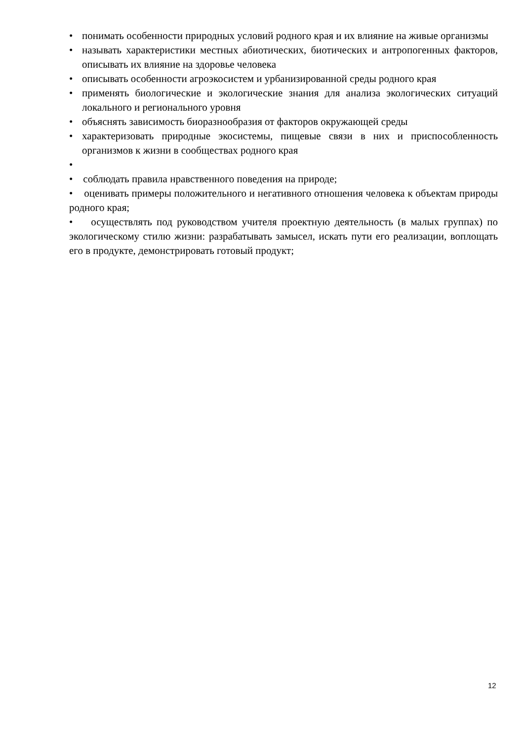• понимать особенности природных условий родного края и их влияние на живые организмы
• называть характеристики местных абиотических, биотических и антропогенных факторов, описывать их влияние на здоровье человека
• описывать особенности агроэкосистем и урбанизированной среды родного края
• применять биологические и экологические знания для анализа экологических ситуаций локального и регионального уровня
• объяснять зависимость биоразнообразия от факторов окружающей среды
• характеризовать природные экосистемы, пищевые связи в них и приспособленность организмов к жизни в сообществах родного края
•
• соблюдать правила нравственного поведения на природе;
• оценивать примеры положительного и негативного отношения человека к объектам природы родного края;
• осуществлять под руководством учителя проектную деятельность (в малых группах) по экологическому стилю жизни: разрабатывать замысел, искать пути его реализации, воплощать его в продукте, демонстрировать готовый продукт;
12